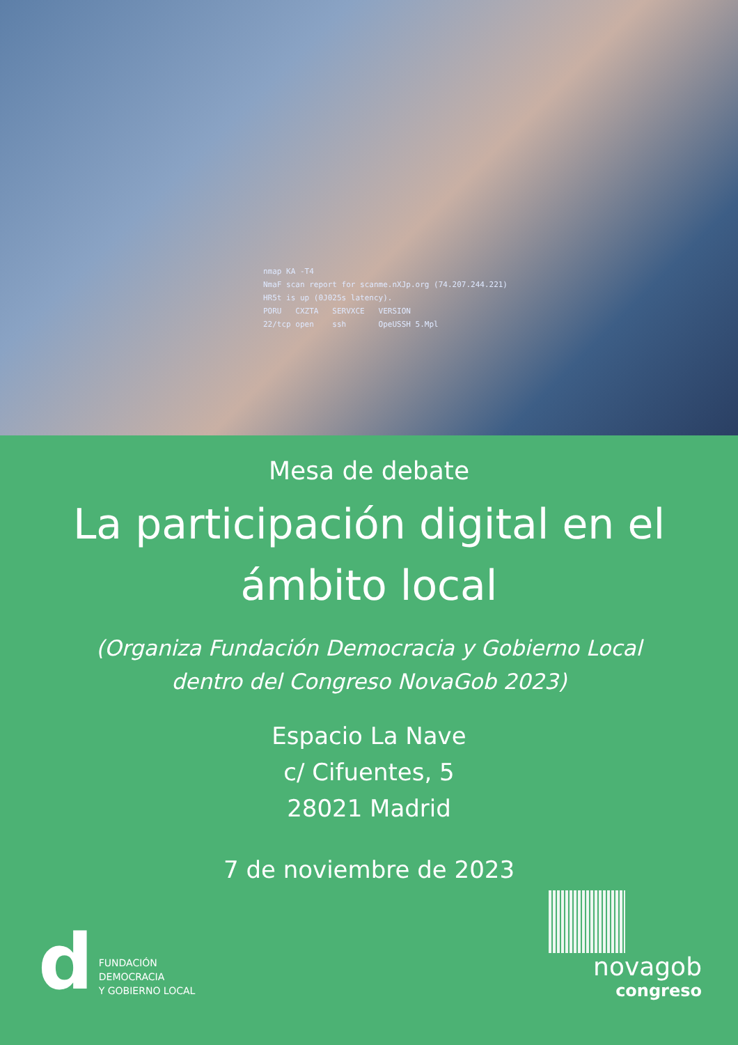nmap KA -T4
NmaF scan report for scanme.nXJp.org (74.207.244.221)
HR5t is up (0J025s latency).
PORU   CXZTA   SERVXCE   VERSION
22/tcp open    ssh       OpeUSSH 5.Mpl
Mesa de debate
La participación digital en el ámbito local
(Organiza Fundación Democracia y Gobierno Local
dentro del Congreso NovaGob 2023)
Espacio La Nave
c/ Cifuentes, 5
28021 Madrid
7 de noviembre de 2023
d
FUNDACIÓN
DEMOCRACIA
Y GOBIERNO LOCAL
novagob
congreso